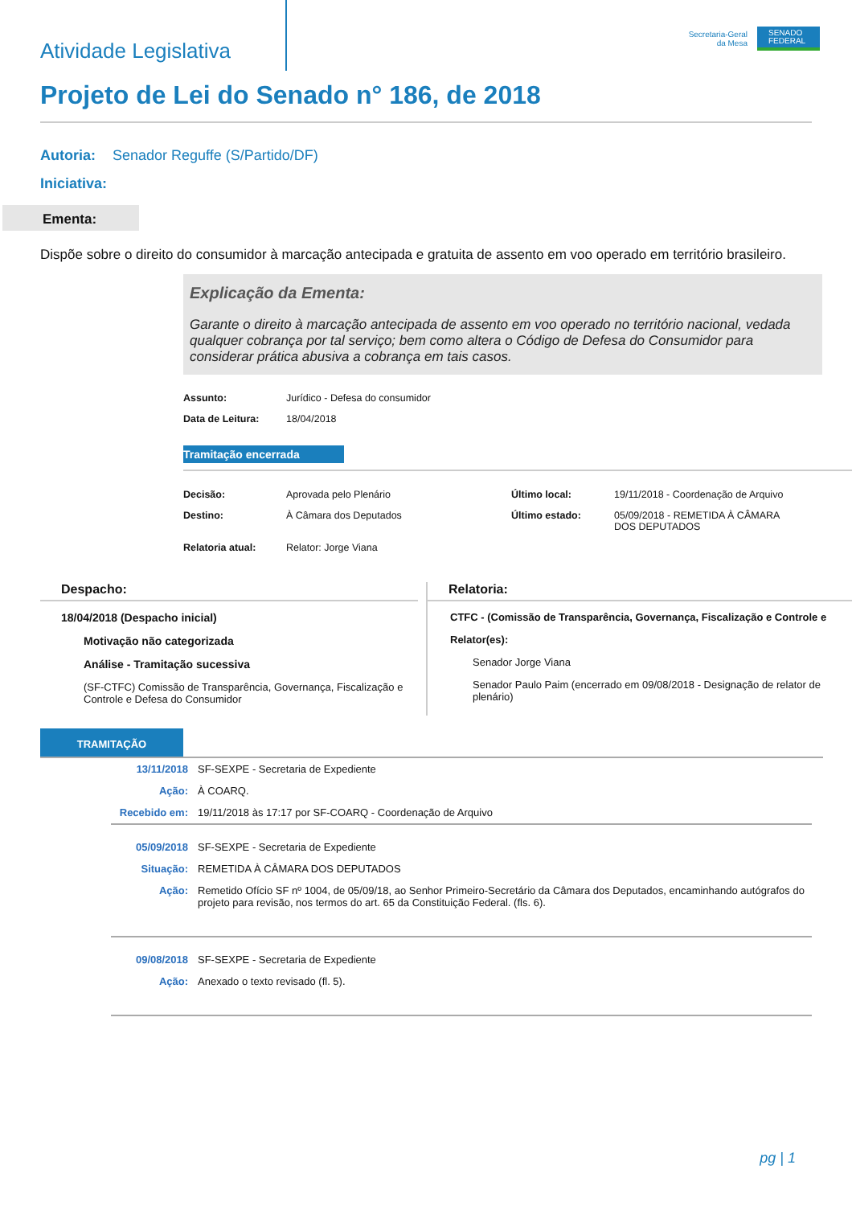Atividade Legislativa
Secretaria-Geral
da Mesa
SENADO
FEDERAL
Projeto de Lei do Senado n° 186, de 2018
Autoria: Senador Reguffe (S/Partido/DF)
Iniciativa:
Ementa:
Dispõe sobre o direito do consumidor à marcação antecipada e gratuita de assento em voo operado em território brasileiro.
Explicação da Ementa:
Garante o direito à marcação antecipada de assento em voo operado no território nacional, vedada qualquer cobrança por tal serviço; bem como altera o Código de Defesa do Consumidor para considerar prática abusiva a cobrança em tais casos.
| Assunto: | Jurídico - Defesa do consumidor |
| Data de Leitura: | 18/04/2018 |
Tramitação encerrada
| Decisão: | Aprovada pelo Plenário | Último local: | 19/11/2018 - Coordenação de Arquivo |
| Destino: | À Câmara dos Deputados | Último estado: | 05/09/2018 - REMETIDA À CÂMARA DOS DEPUTADOS |
| Relatoria atual: | Relator: Jorge Viana | | |
Despacho:
18/04/2018 (Despacho inicial)
Motivação não categorizada
Análise - Tramitação sucessiva
(SF-CTFC) Comissão de Transparência, Governança, Fiscalização e Controle e Defesa do Consumidor
Relatoria:
CTFC - (Comissão de Transparência, Governança, Fiscalização e Controle e
Relator(es):
Senador Jorge Viana
Senador Paulo Paim (encerrado em 09/08/2018 - Designação de relator de plenário)
TRAMITAÇÃO
| 13/11/2018 | SF-SEXPE - Secretaria de Expediente |
| Ação: | À COARQ. |
| Recebido em: | 19/11/2018 às 17:17 por SF-COARQ - Coordenação de Arquivo |
| 05/09/2018 | SF-SEXPE - Secretaria de Expediente |
| Situação: | REMETIDA À CÂMARA DOS DEPUTADOS |
| Ação: | Remetido Ofício SF nº 1004, de 05/09/18, ao Senhor Primeiro-Secretário da Câmara dos Deputados, encaminhando autógrafos do projeto para revisão, nos termos do art. 65 da Constituição Federal. (fls. 6). |
| 09/08/2018 | SF-SEXPE - Secretaria de Expediente |
| Ação: | Anexado o texto revisado (fl. 5). |
pg | 1